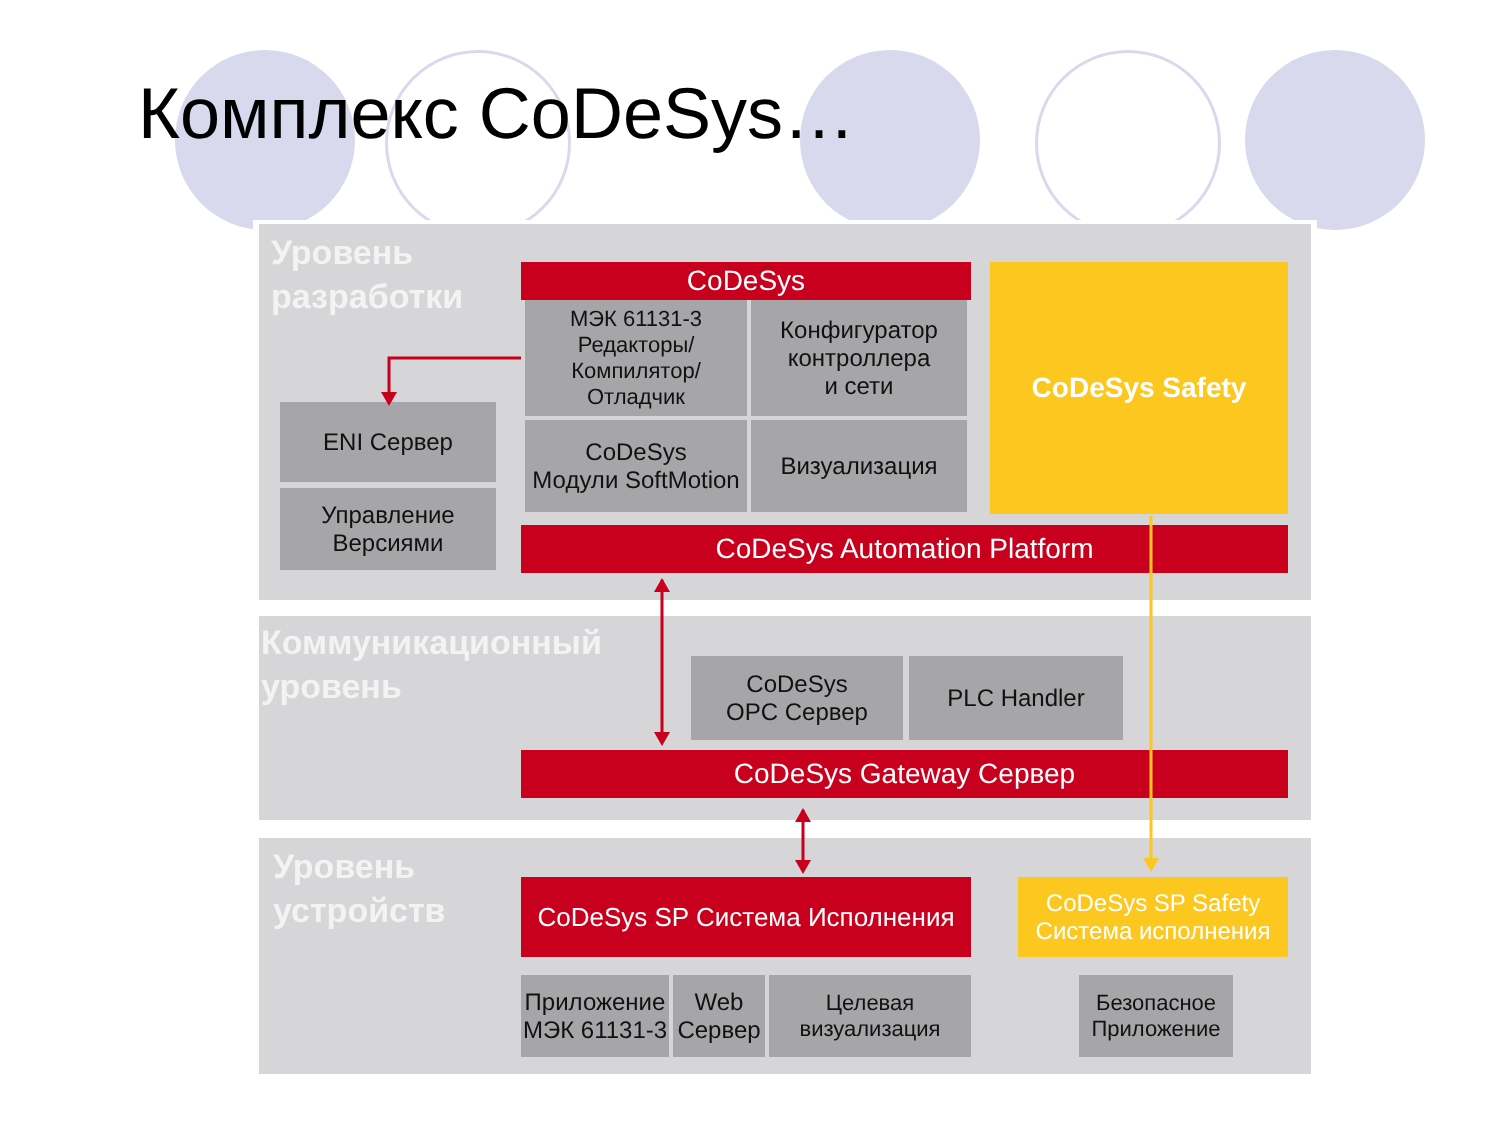Комплекс CoDeSys…
Уровень
разработки
CoDeSys
МЭК 61131-3
Редакторы/
Компилятор/
Отладчик
Конфигуратор
контроллера
и сети
CoDeSys
Модули SoftMotion
Визуализация
CoDeSys Safety
ENI Сервер
Управление
Версиями
CoDeSys Automation Platform
Коммуникационный
уровень
CoDeSys
OPC Сервер
PLC Handler
CoDeSys Gateway Сервер
Уровень
устройств
CoDeSys SP Система Исполнения
CoDeSys SP Safety
Система исполнения
Приложение
МЭК 61131-3
Web
Сервер
Целевая
визуализация
Безопасное
Приложение